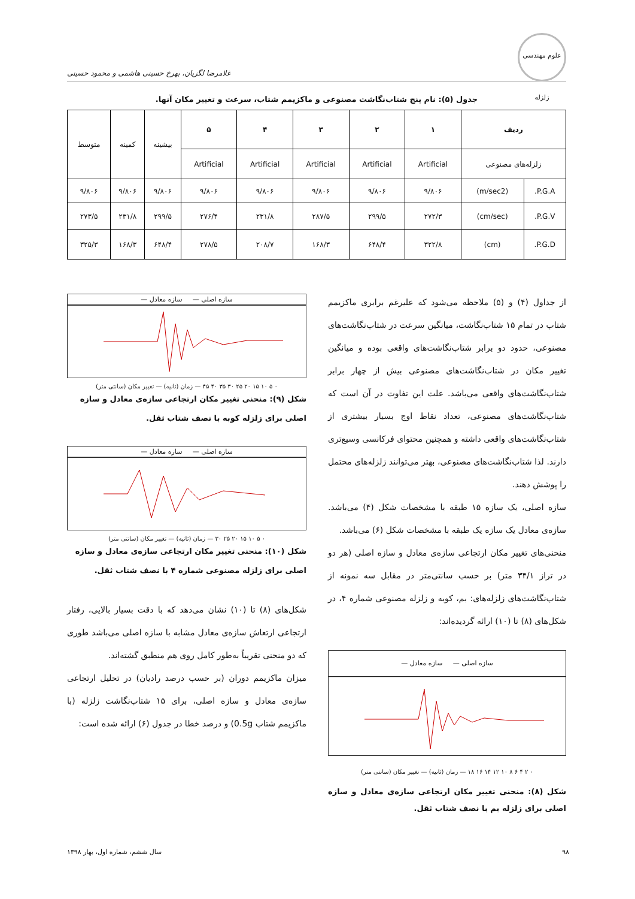علوم مهندسی زلزله
غلامرضا لگزیان، بهرخ حسینی هاشمی و محمود حسینی
جدول (۵): نام پنج شتاب‌نگاشت مصنوعی و ماکزیمم شتاب، سرعت و تغییر مکان آنها.
| ردیف | | ۱ | ۲ | ۳ | ۴ | ۵ | بیشینه | کمینه | متوسط |
| زلزله‌های مصنوعی | | Artificial | Artificial | Artificial | Artificial | Artificial | | | |
| P.G.A. | (m/sec2) | ۹/۸۰۶ | ۹/۸۰۶ | ۹/۸۰۶ | ۹/۸۰۶ | ۹/۸۰۶ | ۹/۸۰۶ | ۹/۸۰۶ | ۹/۸۰۶ |
| P.G.V. | (cm/sec) | ۲۷۲/۳ | ۲۹۹/۵ | ۲۸۷/۵ | ۲۳۱/۸ | ۲۷۶/۴ | ۲۹۹/۵ | ۲۳۱/۸ | ۲۷۳/۵ |
| P.G.D. | (cm) | ۳۲۲/۸ | ۶۴۸/۴ | ۱۶۸/۳ | ۲۰۸/۷ | ۲۷۸/۵ | ۶۴۸/۴ | ۱۶۸/۳ | ۳۲۵/۳ |
از جداول (۴) و (۵) ملاحظه می‌شود که علیرغم برابری ماکزیمم شتاب در تمام ۱۵ شتاب‌نگاشت، میانگین سرعت در شتاب‌نگاشت‌های مصنوعی، حدود دو برابر شتاب‌نگاشت‌های واقعی بوده و میانگین تغییر مکان در شتاب‌نگاشت‌های مصنوعی بیش از چهار برابر شتاب‌نگاشت‌های واقعی می‌باشد. علت این تفاوت در آن است که شتاب‌نگاشت‌های مصنوعی، تعداد نقاط اوج بسیار بیشتری از شتاب‌نگاشت‌های واقعی داشته و همچنین محتوای فرکانسی وسیع‌تری دارند. لذا شتاب‌نگاشت‌های مصنوعی، بهتر می‌توانند زلزله‌های محتمل را پوشش دهند.
سازه اصلی، یک سازه ۱۵ طبقه با مشخصات شکل (۴) می‌باشد. سازه‌ی معادل یک سازه یک طبقه با مشخصات شکل (۶) می‌باشد.
منحنی‌های تغییر مکان ارتجاعی سازه‌ی معادل و سازه اصلی (هر دو در تراز ۳۴/۱ متر) بر حسب سانتی‌متر در مقابل سه نمونه از شتاب‌نگاشت‌های زلزله‌های: بم، کوبه و زلزله مصنوعی شماره ۴، در شکل‌های (۸) تا (۱۰) ارائه گردیده‌اند:
سازه اصلی — سازه معادل —
۰ ۲ ۴ ۶ ۸ ۱۰ ۱۲ ۱۴ ۱۶ ۱۸ — زمان (ثانیه) — تغییر مکان (سانتی متر)
شکل (۸): منحنی تغییر مکان ارتجاعی سازه‌ی معادل و سازه اصلی برای زلزله بم با نصف شتاب ثقل.
سازه اصلی — سازه معادل —
۰ ۵ ۱۰ ۱۵ ۲۰ ۲۵ ۳۰ ۳۵ ۴۰ ۴۵ — زمان (ثانیه) — تغییر مکان (سانتی متر)
شکل (۹): منحنی تغییر مکان ارتجاعی سازه‌ی معادل و سازه اصلی برای زلزله کوبه با نصف شتاب ثقل.
سازه اصلی — سازه معادل —
۰ ۵ ۱۰ ۱۵ ۲۰ ۲۵ ۳۰ — زمان (ثانیه) — تغییر مکان (سانتی متر)
شکل (۱۰): منحنی تغییر مکان ارتجاعی سازه‌ی معادل و سازه اصلی برای زلزله مصنوعی شماره ۴ با نصف شتاب ثقل.
شکل‌های (۸) تا (۱۰) نشان می‌دهد که با دقت بسیار بالایی، رفتار ارتجاعی ارتعاش سازه‌ی معادل مشابه با سازه اصلی می‌باشد طوری که دو منحنی تقریباً به‌طور کامل روی هم منطبق گشته‌اند.
میزان ماکزیمم دوران (بر حسب درصد رادیان) در تحلیل ارتجاعی سازه‌ی معادل و سازه اصلی، برای ۱۵ شتاب‌نگاشت زلزله (با ماکزیمم شتاب 0.5g) و درصد خطا در جدول (۶) ارائه شده است:
۹۸ سال ششم، شماره اول، بهار ۱۳۹۸